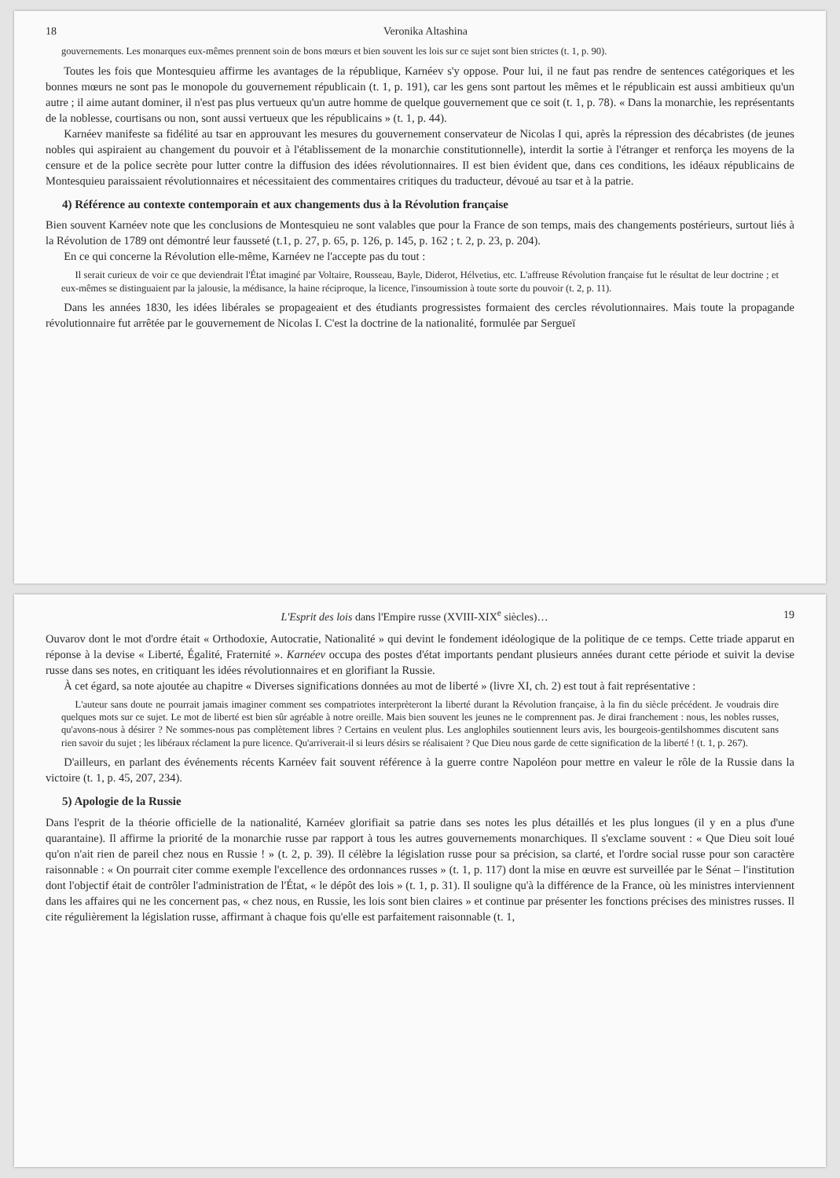18 Veronika Altashina
gouvernements. Les monarques eux-mêmes prennent soin de bons mœurs et bien souvent les lois sur ce sujet sont bien strictes (t. 1, p. 90).
Toutes les fois que Montesquieu affirme les avantages de la république, Karnéev s'y oppose. Pour lui, il ne faut pas rendre de sentences catégoriques et les bonnes mœurs ne sont pas le monopole du gouvernement républicain (t. 1, p. 191), car les gens sont partout les mêmes et le républicain est aussi ambitieux qu'un autre ; il aime autant dominer, il n'est pas plus vertueux qu'un autre homme de quelque gouvernement que ce soit (t. 1, p. 78). « Dans la monarchie, les représentants de la noblesse, courtisans ou non, sont aussi vertueux que les républicains » (t. 1, p. 44).
Karnéev manifeste sa fidélité au tsar en approuvant les mesures du gouvernement conservateur de Nicolas I qui, après la répression des décabristes (de jeunes nobles qui aspiraient au changement du pouvoir et à l'établissement de la monarchie constitutionnelle), interdit la sortie à l'étranger et renforça les moyens de la censure et de la police secrète pour lutter contre la diffusion des idées révolutionnaires. Il est bien évident que, dans ces conditions, les idéaux républicains de Montesquieu paraissaient révolutionnaires et nécessitaient des commentaires critiques du traducteur, dévoué au tsar et à la patrie.
4) Référence au contexte contemporain et aux changements dus à la Révolution française
Bien souvent Karnéev note que les conclusions de Montesquieu ne sont valables que pour la France de son temps, mais des changements postérieurs, surtout liés à la Révolution de 1789 ont démontré leur fausseté (t.1, p. 27, p. 65, p. 126, p. 145, p. 162 ; t. 2, p. 23, p. 204).
En ce qui concerne la Révolution elle-même, Karnéev ne l'accepte pas du tout :
Il serait curieux de voir ce que deviendrait l'État imaginé par Voltaire, Rousseau, Bayle, Diderot, Hélvetius, etc. L'affreuse Révolution française fut le résultat de leur doctrine ; et eux-mêmes se distinguaient par la jalousie, la médisance, la haine réciproque, la licence, l'insoumission à toute sorte du pouvoir (t. 2, p. 11).
Dans les années 1830, les idées libérales se propageaient et des étudiants progressistes formaient des cercles révolutionnaires. Mais toute la propagande révolutionnaire fut arrêtée par le gouvernement de Nicolas I. C'est la doctrine de la nationalité, formulée par Sergueï
L'Esprit des lois dans l'Empire russe (XVIII-XIX<sup>e</sup> siècles)… 19
Ouvarov dont le mot d'ordre était « Orthodoxie, Autocratie, Nationalité » qui devint le fondement idéologique de la politique de ce temps. Cette triade apparut en réponse à la devise « Liberté, Égalité, Fraternité ». Karnéev occupa des postes d'état importants pendant plusieurs années durant cette période et suivit la devise russe dans ses notes, en critiquant les idées révolutionnaires et en glorifiant la Russie.
À cet égard, sa note ajoutée au chapitre « Diverses significations données au mot de liberté » (livre XI, ch. 2) est tout à fait représentative :
L'auteur sans doute ne pourrait jamais imaginer comment ses compatriotes interprèteront la liberté durant la Révolution française, à la fin du siècle précédent. Je voudrais dire quelques mots sur ce sujet. Le mot de liberté est bien sûr agréable à notre oreille. Mais bien souvent les jeunes ne le comprennent pas. Je dirai franchement : nous, les nobles russes, qu'avons-nous à désirer ? Ne sommes-nous pas complètement libres ? Certains en veulent plus. Les anglophiles soutiennent leurs avis, les bourgeois-gentilshommes discutent sans rien savoir du sujet ; les libéraux réclament la pure licence. Qu'arriverait-il si leurs désirs se réalisaient ? Que Dieu nous garde de cette signification de la liberté ! (t. 1, p. 267).
D'ailleurs, en parlant des événements récents Karnéev fait souvent référence à la guerre contre Napoléon pour mettre en valeur le rôle de la Russie dans la victoire (t. 1, p. 45, 207, 234).
5) Apologie de la Russie
Dans l'esprit de la théorie officielle de la nationalité, Karnéev glorifiait sa patrie dans ses notes les plus détaillés et les plus longues (il y en a plus d'une quarantaine). Il affirme la priorité de la monarchie russe par rapport à tous les autres gouvernements monarchiques. Il s'exclame souvent : « Que Dieu soit loué qu'on n'ait rien de pareil chez nous en Russie ! » (t. 2, p. 39). Il célèbre la législation russe pour sa précision, sa clarté, et l'ordre social russe pour son caractère raisonnable : « On pourrait citer comme exemple l'excellence des ordonnances russes » (t. 1, p. 117) dont la mise en œuvre est surveillée par le Sénat – l'institution dont l'objectif était de contrôler l'administration de l'État, « le dépôt des lois » (t. 1, p. 31). Il souligne qu'à la différence de la France, où les ministres interviennent dans les affaires qui ne les concernent pas, « chez nous, en Russie, les lois sont bien claires » et continue par présenter les fonctions précises des ministres russes. Il cite régulièrement la législation russe, affirmant à chaque fois qu'elle est parfaitement raisonnable (t. 1,